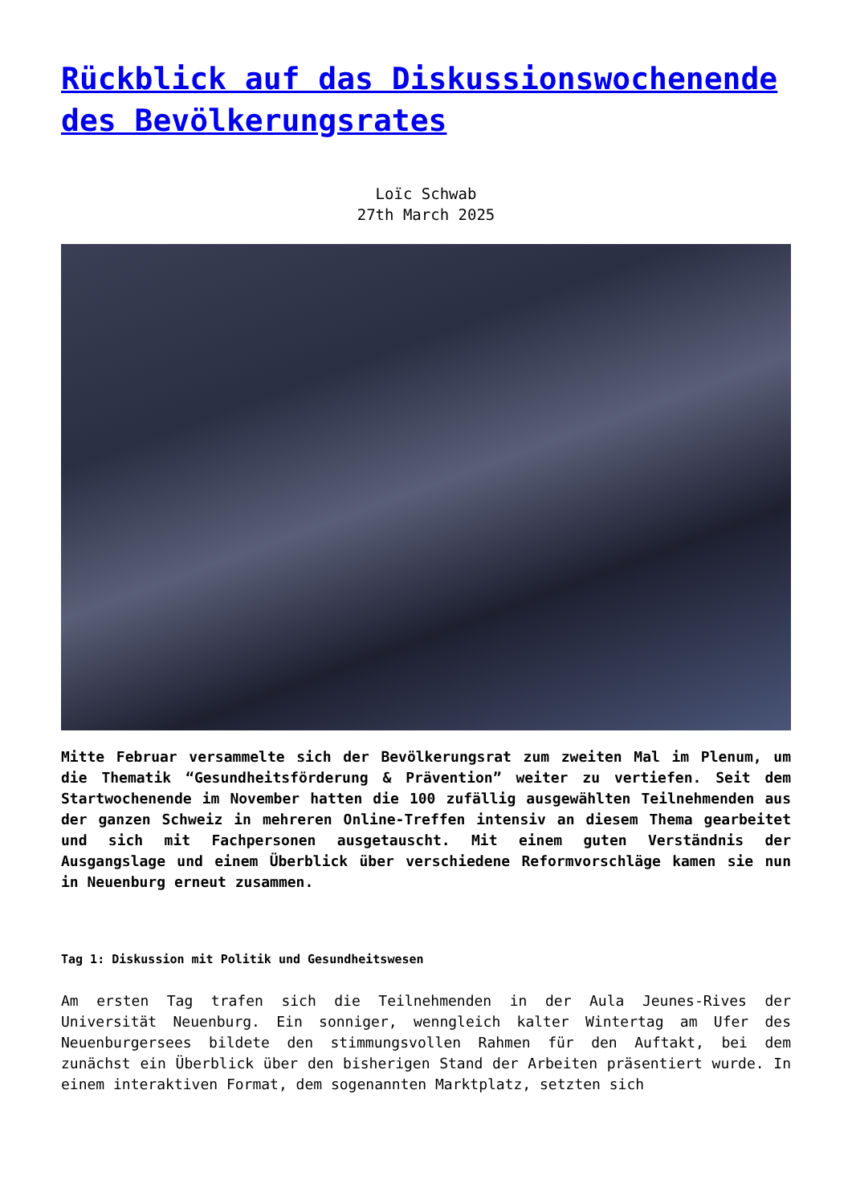Rückblick auf das Diskussionswochenende des Bevölkerungsrates
Loïc Schwab
27th March 2025
Mitte Februar versammelte sich der Bevölkerungsrat zum zweiten Mal im Plenum, um die Thematik “Gesundheitsförderung & Prävention” weiter zu vertiefen. Seit dem Startwochenende im November hatten die 100 zufällig ausgewählten Teilnehmenden aus der ganzen Schweiz in mehreren Online-Treffen intensiv an diesem Thema gearbeitet und sich mit Fachpersonen ausgetauscht. Mit einem guten Verständnis der Ausgangslage und einem Überblick über verschiedene Reformvorschläge kamen sie nun in Neuenburg erneut zusammen.
Tag 1: Diskussion mit Politik und Gesundheitswesen
Am ersten Tag trafen sich die Teilnehmenden in der Aula Jeunes-Rives der Universität Neuenburg. Ein sonniger, wenngleich kalter Wintertag am Ufer des Neuenburgersees bildete den stimmungsvollen Rahmen für den Auftakt, bei dem zunächst ein Überblick über den bisherigen Stand der Arbeiten präsentiert wurde. In einem interaktiven Format, dem sogenannten Marktplatz, setzten sich